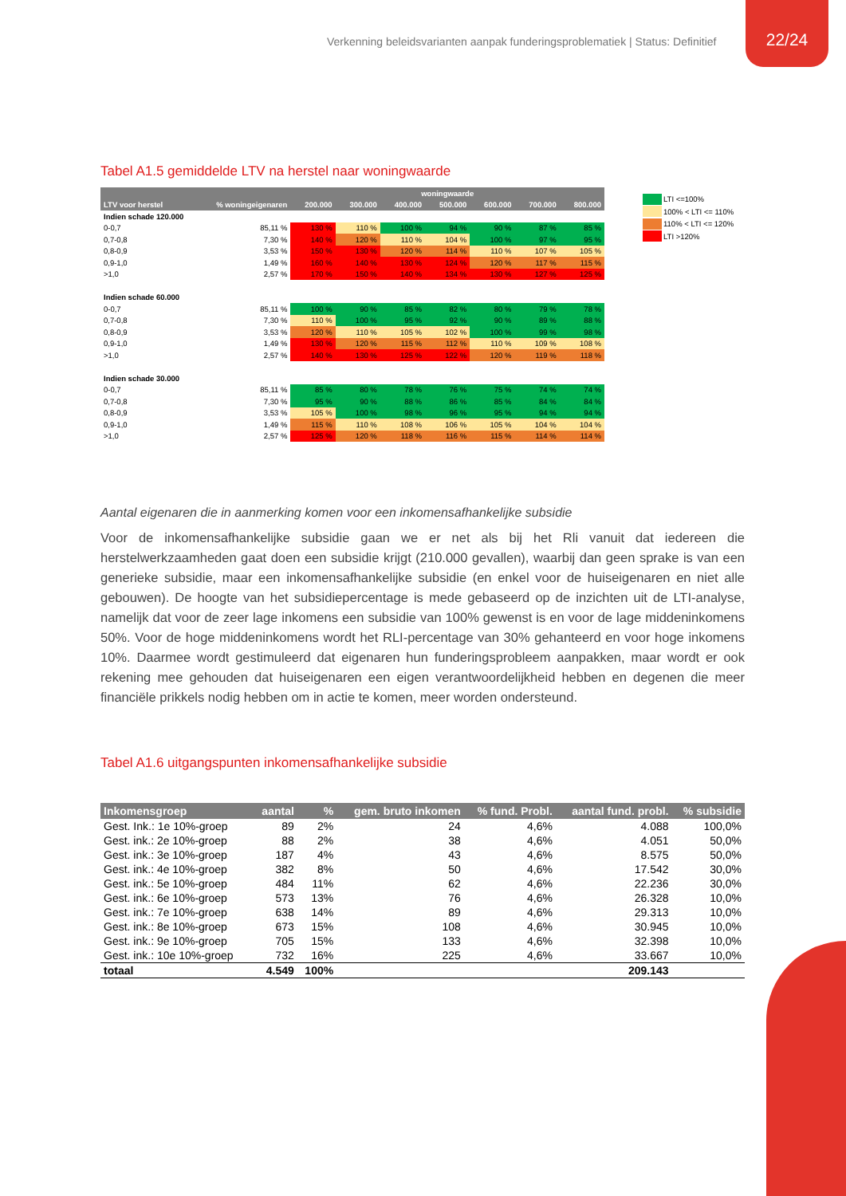Verkenning beleidsvarianten aanpak funderingsproblematiek | Status: Definitief
22/24
Tabel A1.5 gemiddelde LTV na herstel naar woningwaarde
| | | woningwaarde | | | | | | |
| --- | --- | --- | --- | --- | --- | --- | --- | --- |
| LTV voor herstel | % woningeigenaren | 200.000 | 300.000 | 400.000 | 500.000 | 600.000 | 700.000 | 800.000 |
| Indien schade 120.000 | | | | | | | | |
| 0-0,7 | 85,11 % | 130 % | 110 % | 100 % | 94 % | 90 % | 87 % | 85 % |
| 0,7-0,8 | 7,30 % | 140 % | 120 % | 110 % | 104 % | 100 % | 97 % | 95 % |
| 0,8-0,9 | 3,53 % | 150 % | 130 % | 120 % | 114 % | 110 % | 107 % | 105 % |
| 0,9-1,0 | 1,49 % | 160 % | 140 % | 130 % | 124 % | 120 % | 117 % | 115 % |
| >1,0 | 2,57 % | 170 % | 150 % | 140 % | 134 % | 130 % | 127 % | 125 % |
| Indien schade 60.000 | | | | | | | | |
| 0-0,7 | 85,11 % | 100 % | 90 % | 85 % | 82 % | 80 % | 79 % | 78 % |
| 0,7-0,8 | 7,30 % | 110 % | 100 % | 95 % | 92 % | 90 % | 89 % | 88 % |
| 0,8-0,9 | 3,53 % | 120 % | 110 % | 105 % | 102 % | 100 % | 99 % | 98 % |
| 0,9-1,0 | 1,49 % | 130 % | 120 % | 115 % | 112 % | 110 % | 109 % | 108 % |
| >1,0 | 2,57 % | 140 % | 130 % | 125 % | 122 % | 120 % | 119 % | 118 % |
| Indien schade 30.000 | | | | | | | | |
| 0-0,7 | 85,11 % | 85 % | 80 % | 78 % | 76 % | 75 % | 74 % | 74 % |
| 0,7-0,8 | 7,30 % | 95 % | 90 % | 88 % | 86 % | 85 % | 84 % | 84 % |
| 0,8-0,9 | 3,53 % | 105 % | 100 % | 98 % | 96 % | 95 % | 94 % | 94 % |
| 0,9-1,0 | 1,49 % | 115 % | 110 % | 108 % | 106 % | 105 % | 104 % | 104 % |
| >1,0 | 2,57 % | 125 % | 120 % | 118 % | 116 % | 115 % | 114 % | 114 % |
Aantal eigenaren die in aanmerking komen voor een inkomensafhankelijke subsidie
Voor de inkomensafhankelijke subsidie gaan we er net als bij het Rli vanuit dat iedereen die herstelwerkzaamheden gaat doen een subsidie krijgt (210.000 gevallen), waarbij dan geen sprake is van een generieke subsidie, maar een inkomensafhankelijke subsidie (en enkel voor de huiseigenaren en niet alle gebouwen). De hoogte van het subsidiepercentage is mede gebaseerd op de inzichten uit de LTI-analyse, namelijk dat voor de zeer lage inkomens een subsidie van 100% gewenst is en voor de lage middeninkomens 50%. Voor de hoge middeninkomens wordt het RLI-percentage van 30% gehanteerd en voor hoge inkomens 10%. Daarmee wordt gestimuleerd dat eigenaren hun funderingsprobleem aanpakken, maar wordt er ook rekening mee gehouden dat huiseigenaren een eigen verantwoordelijkheid hebben en degenen die meer financiële prikkels nodig hebben om in actie te komen, meer worden ondersteund.
Tabel A1.6 uitgangspunten inkomensafhankelijke subsidie
| Inkomensgroep | aantal | % | gem. bruto inkomen | % fund. Probl. | aantal fund. probl. | % subsidie |
| --- | --- | --- | --- | --- | --- | --- |
| Gest. Ink.: 1e 10%-groep | 89 | 2% | 24 | 4,6% | 4.088 | 100,0% |
| Gest. ink.: 2e 10%-groep | 88 | 2% | 38 | 4,6% | 4.051 | 50,0% |
| Gest. ink.: 3e 10%-groep | 187 | 4% | 43 | 4,6% | 8.575 | 50,0% |
| Gest. ink.: 4e 10%-groep | 382 | 8% | 50 | 4,6% | 17.542 | 30,0% |
| Gest. ink.: 5e 10%-groep | 484 | 11% | 62 | 4,6% | 22.236 | 30,0% |
| Gest. ink.: 6e 10%-groep | 573 | 13% | 76 | 4,6% | 26.328 | 10,0% |
| Gest. ink.: 7e 10%-groep | 638 | 14% | 89 | 4,6% | 29.313 | 10,0% |
| Gest. ink.: 8e 10%-groep | 673 | 15% | 108 | 4,6% | 30.945 | 10,0% |
| Gest. ink.: 9e 10%-groep | 705 | 15% | 133 | 4,6% | 32.398 | 10,0% |
| Gest. ink.: 10e 10%-groep | 732 | 16% | 225 | 4,6% | 33.667 | 10,0% |
| totaal | 4.549 | 100% | | | 209.143 | |
LTI <=100%
100% < LTI <= 110%
110% < LTI <= 120%
LTI >120%